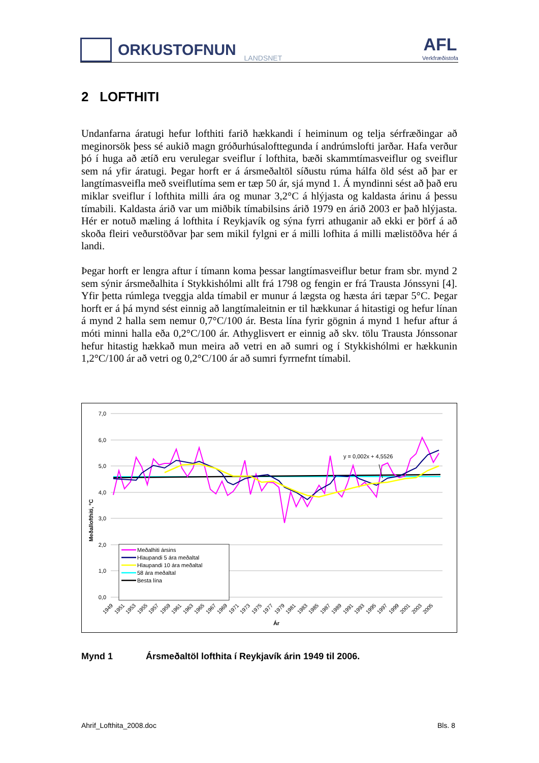ORKUSTOFNUN
LANDSNET
AFL
Verkfræðistofa
2 LOFTHITI
Undanfarna áratugi hefur lofthiti farið hækkandi í heiminum og telja sérfræðingar að meginorsök þess sé aukið magn gróðurhúsalofttegunda í andrúmslofti jarðar. Hafa verður þó í huga að ætíð eru verulegar sveiflur í lofthita, bæði skammtímasveiflur og sveiflur sem ná yfir áratugi. Þegar horft er á ársmeðaltöl síðustu rúma hálfa öld sést að þar er langtímasveifla með sveiflutíma sem er tæp 50 ár, sjá mynd 1. Á myndinni sést að það eru miklar sveiflur í lofthita milli ára og munar 3,2°C á hlýjasta og kaldasta árinu á þessu tímabili. Kaldasta árið var um miðbik tímabilsins árið 1979 en árið 2003 er það hlýjasta. Hér er notuð mæling á lofthita í Reykjavík og sýna fyrri athuganir að ekki er þörf á að skoða fleiri veðurstöðvar þar sem mikil fylgni er á milli lofhita á milli mælistöðva hér á landi.
Þegar horft er lengra aftur í tímann koma þessar langtímasveiflur betur fram sbr. mynd 2 sem sýnir ársmeðalhita í Stykkishólmi allt frá 1798 og fengin er frá Trausta Jónssyni [4]. Yfir þetta rúmlega tveggja alda tímabil er munur á lægsta og hæsta ári tæpar 5°C. Þegar horft er á þá mynd sést einnig að langtímaleitnin er til hækkunar á hitastigi og hefur línan á mynd 2 halla sem nemur 0,7°C/100 ár. Besta lína fyrir gögnin á mynd 1 hefur aftur á móti minni halla eða 0,2°C/100 ár. Athyglisvert er einnig að skv. tölu Trausta Jónssonar hefur hitastig hækkað mun meira að vetri en að sumri og í Stykkishólmi er hækkunin 1,2°C/100 ár að vetri og 0,2°C/100 ár að sumri fyrrnefnt tímabil.
7,0
6,0
5,0
4,0
3,0
2,0
1,0
0,0
Meðallofthiti, °C
y = 0,002x + 4,5526
Meðalhiti ársins
Hlaupandi 5 ára meðaltal
Hlaupandi 10 ára meðaltal
58 ára meðaltal
Besta lína
1949
1951
1953
1955
1957
1959
1961
1963
1965
1967
1969
1971
1973
1975
1977
1979
1981
1983
1985
1987
1989
1991
1993
1995
1997
1999
2001
2003
2005
Ár
Mynd 1 Ársmeðaltöl lofthita í Reykjavík árin 1949 til 2006.
Ahrif_Lofthita_2008.doc Bls. 8